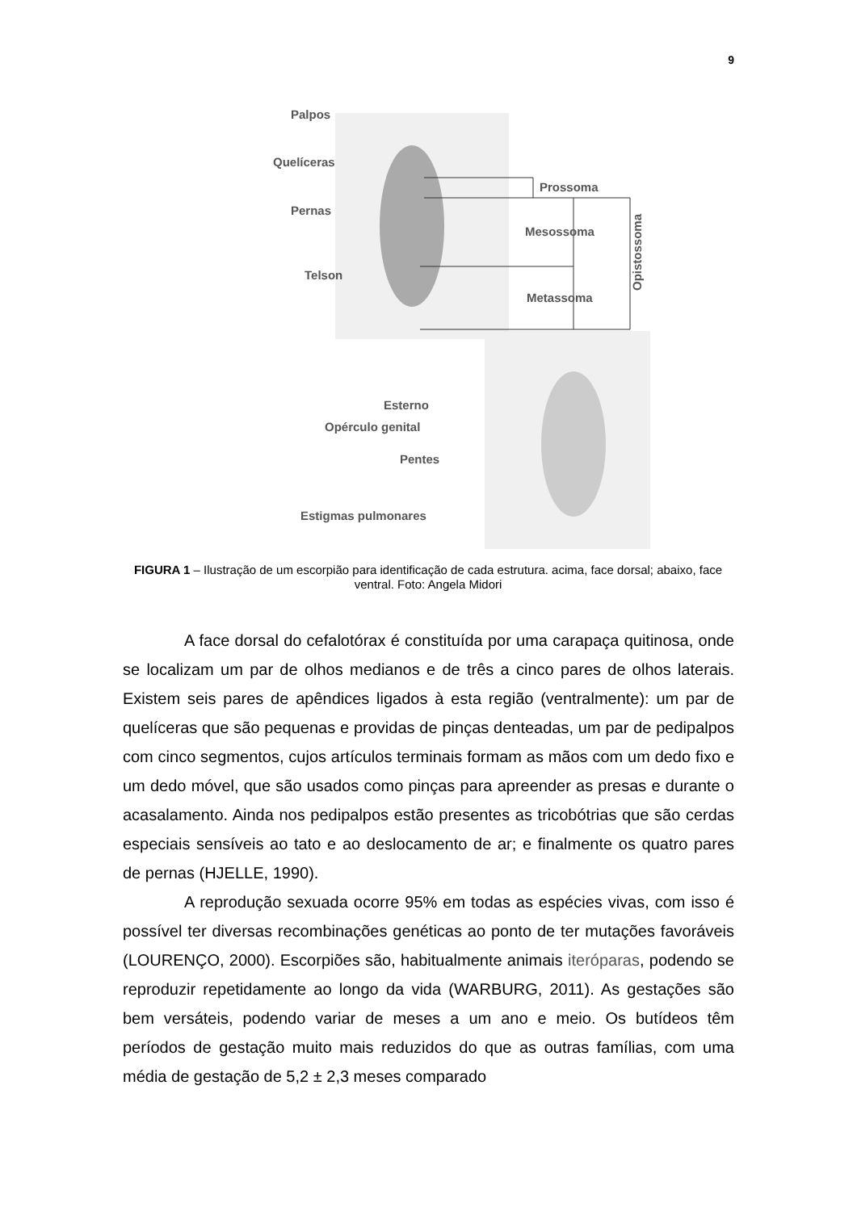9
Palpos
Quelíceras
Pernas
Telson
Prossoma
Mesossoma
Metassoma Opistossoma
Esterno
Opérculo genital
Pentes
Estigmas pulmonares
FIGURA 1 – Ilustração de um escorpião para identificação de cada estrutura. acima, face dorsal; abaixo, face ventral. Foto: Angela Midori
A face dorsal do cefalotórax é constituída por uma carapaça quitinosa, onde se localizam um par de olhos medianos e de três a cinco pares de olhos laterais. Existem seis pares de apêndices ligados à esta região (ventralmente): um par de quelíceras que são pequenas e providas de pinças denteadas, um par de pedipalpos com cinco segmentos, cujos artículos terminais formam as mãos com um dedo fixo e um dedo móvel, que são usados como pinças para apreender as presas e durante o acasalamento. Ainda nos pedipalpos estão presentes as tricobótrias que são cerdas especiais sensíveis ao tato e ao deslocamento de ar; e finalmente os quatro pares de pernas (HJELLE, 1990).
A reprodução sexuada ocorre 95% em todas as espécies vivas, com isso é possível ter diversas recombinações genéticas ao ponto de ter mutações favoráveis (LOURENÇO, 2000). Escorpiões são, habitualmente animais iteróparas, podendo se reproduzir repetidamente ao longo da vida (WARBURG, 2011). As gestações são bem versáteis, podendo variar de meses a um ano e meio. Os butídeos têm períodos de gestação muito mais reduzidos do que as outras famílias, com uma média de gestação de 5,2 ± 2,3 meses comparado